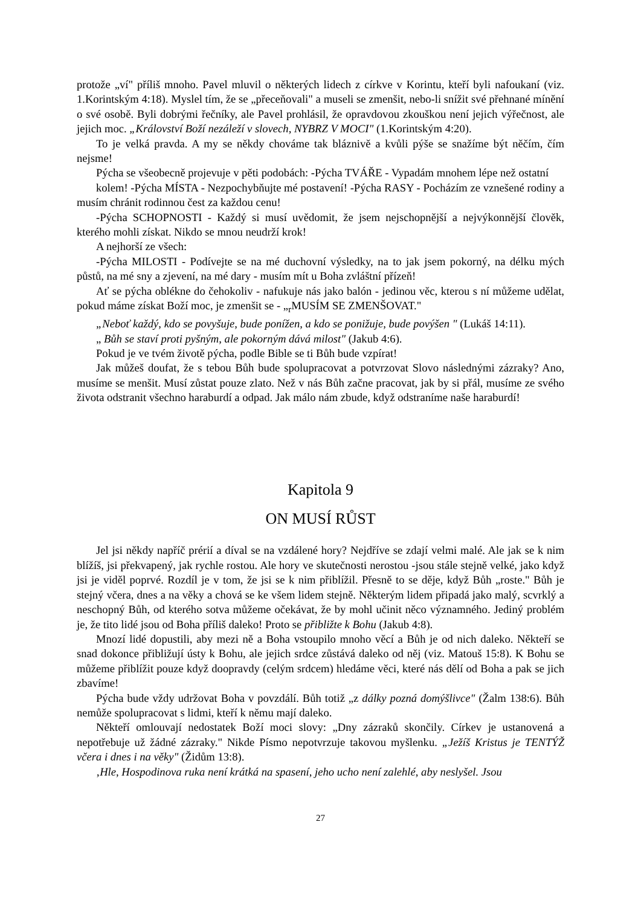protože „ví" příliš mnoho. Pavel mluvil o některých lidech z církve v Korintu, kteří byli nafoukaní (viz. 1.Korintským 4:18). Myslel tím, že se „přeceňovali" a museli se zmenšit, nebo-li snížit své přehnané mínění o své osobě. Byli dobrými řečníky, ale Pavel prohlásil, že opravdovou zkouškou není jejich výřečnost, ale jejich moc. „Království Boží nezáleží v slovech, NYBRZ V MOCI" (1.Korintským 4:20).
To je velká pravda. A my se někdy chováme tak bláznivě a kvůli pýše se snažíme být něčím, čím nejsme!
Pýcha se všeobecně projevuje v pěti podobách: -Pýcha TVÁŘE - Vypadám mnohem lépe než ostatní
kolem! -Pýcha MÍSTA - Nezpochybňujte mé postavení! -Pýcha RASY - Pocházím ze vznešené rodiny a musím chránit rodinnou čest za každou cenu!
-Pýcha SCHOPNOSTI - Každý si musí uvědomit, že jsem nejschopnější a nejvýkonnější člověk, kterého mohli získat. Nikdo se mnou neudrží krok!
A nejhorší ze všech:
-Pýcha MILOSTI - Podívejte se na mé duchovní výsledky, na to jak jsem pokorný, na délku mých půstů, na mé sny a zjevení, na mé dary - musím mít u Boha zvláštní přízeň!
Ať se pýcha oblékne do čehokoliv - nafukuje nás jako balón - jedinou věc, kterou s ní můžeme udělat, pokud máme získat Boží moc, je zmenšit se - „<sub>r</sub>MUSÍM SE ZMENŠOVAT."
„Neboť každý, kdo se povyšuje, bude ponížen, a kdo se ponižuje, bude povýšen " (Lukáš 14:11).
„ Bůh se staví proti pyšným, ale pokorným dává milost" (Jakub 4:6).
Pokud je ve tvém životě pýcha, podle Bible se ti Bůh bude vzpírat!
Jak můžeš doufat, že s tebou Bůh bude spolupracovat a potvrzovat Slovo následnými zázraky? Ano, musíme se menšit. Musí zůstat pouze zlato. Než v nás Bůh začne pracovat, jak by si přál, musíme ze svého života odstranit všechno haraburdí a odpad. Jak málo nám zbude, když odstraníme naše haraburdí!
Kapitola 9
ON MUSÍ RŮST
Jel jsi někdy napříč prérií a díval se na vzdálené hory? Nejdříve se zdají velmi malé. Ale jak se k nim blížíš, jsi překvapený, jak rychle rostou. Ale hory ve skutečnosti nerostou -jsou stále stejně velké, jako když jsi je viděl poprvé. Rozdíl je v tom, že jsi se k nim přiblížil. Přesně to se děje, když Bůh „roste." Bůh je stejný včera, dnes a na věky a chová se ke všem lidem stejně. Některým lidem připadá jako malý, scvrklý a neschopný Bůh, od kterého sotva můžeme očekávat, že by mohl učinit něco významného. Jediný problém je, že tito lidé jsou od Boha příliš daleko! Proto se přibližte k Bohu (Jakub 4:8).
Mnozí lidé dopustili, aby mezi ně a Boha vstoupilo mnoho věcí a Bůh je od nich daleko. Někteří se snad dokonce přibližují ústy k Bohu, ale jejich srdce zůstává daleko od něj (viz. Matouš 15:8). K Bohu se můžeme přiblížit pouze když doopravdy (celým srdcem) hledáme věci, které nás dělí od Boha a pak se jich zbavíme!
Pýcha bude vždy udržovat Boha v povzdálí. Bůh totiž „z dálky pozná domýšlivce" (Žalm 138:6). Bůh nemůže spolupracovat s lidmi, kteří k němu mají daleko.
Někteří omlouvají nedostatek Boží moci slovy: „Dny zázraků skončily. Církev je ustanovená a nepotřebuje už žádné zázraky." Nikde Písmo nepotvrzuje takovou myšlenku. „Ježíš Kristus je TENTÝŽ včera i dnes i na věky" (Židům 13:8).
‚Hle, Hospodinova ruka není krátká na spasení, jeho ucho není zalehlé, aby neslyšel. Jsou
27